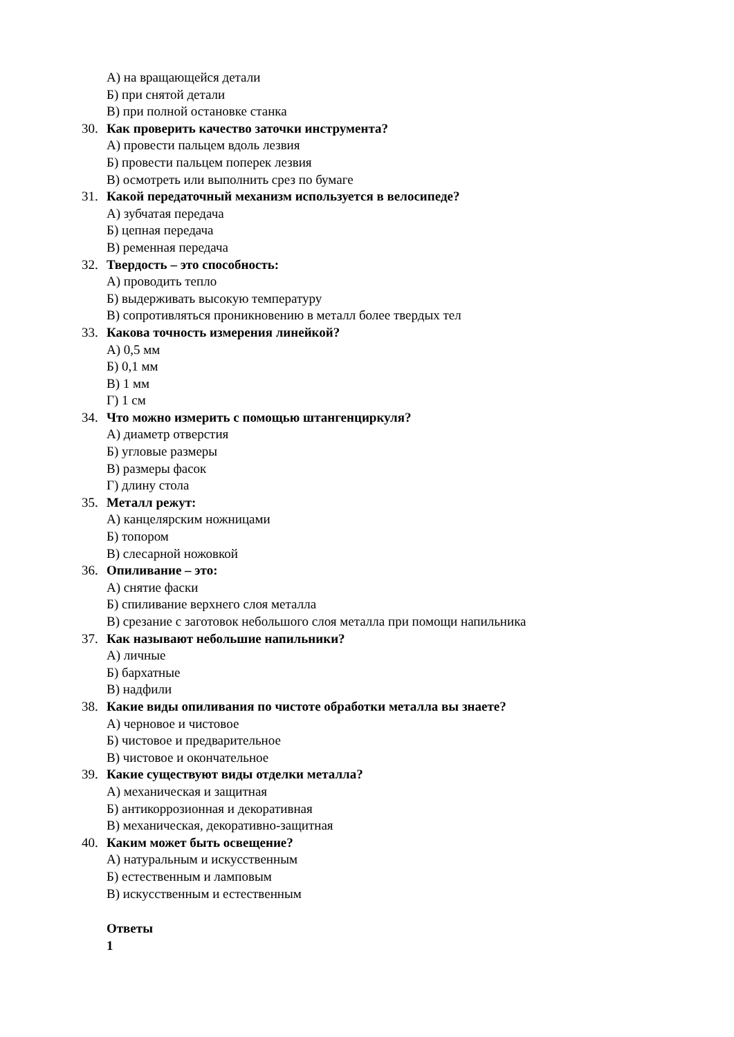А) на вращающейся детали
Б) при снятой детали
В) при полной остановке станка
30. Как проверить качество заточки инструмента?
А) провести пальцем вдоль лезвия
Б) провести пальцем поперек лезвия
В) осмотреть или выполнить срез по бумаге
31. Какой передаточный механизм используется в велосипеде?
А) зубчатая передача
Б) цепная передача
В) ременная передача
32. Твердость – это способность:
А) проводить тепло
Б) выдерживать высокую температуру
В) сопротивляться проникновению в металл более твердых тел
33. Какова точность измерения линейкой?
А) 0,5 мм
Б) 0,1 мм
В) 1 мм
Г) 1 см
34. Что можно измерить с помощью штангенциркуля?
А) диаметр отверстия
Б) угловые размеры
В) размеры фасок
Г) длину стола
35. Металл режут:
А) канцелярским ножницами
Б) топором
В) слесарной ножовкой
36. Опиливание – это:
А) снятие фаски
Б) спиливание верхнего слоя металла
В) срезание с заготовок небольшого слоя металла при помощи напильника
37. Как называют небольшие напильники?
А) личные
Б) бархатные
В) надфили
38. Какие виды опиливания по чистоте обработки металла вы знаете?
А) черновое и чистовое
Б) чистовое и предварительное
В) чистовое и окончательное
39. Какие существуют виды отделки металла?
А) механическая и защитная
Б) антикоррозионная и декоративная
В) механическая, декоративно-защитная
40. Каким может быть освещение?
А) натуральным и искусственным
Б) естественным и ламповым
В) искусственным и естественным
Ответы
1